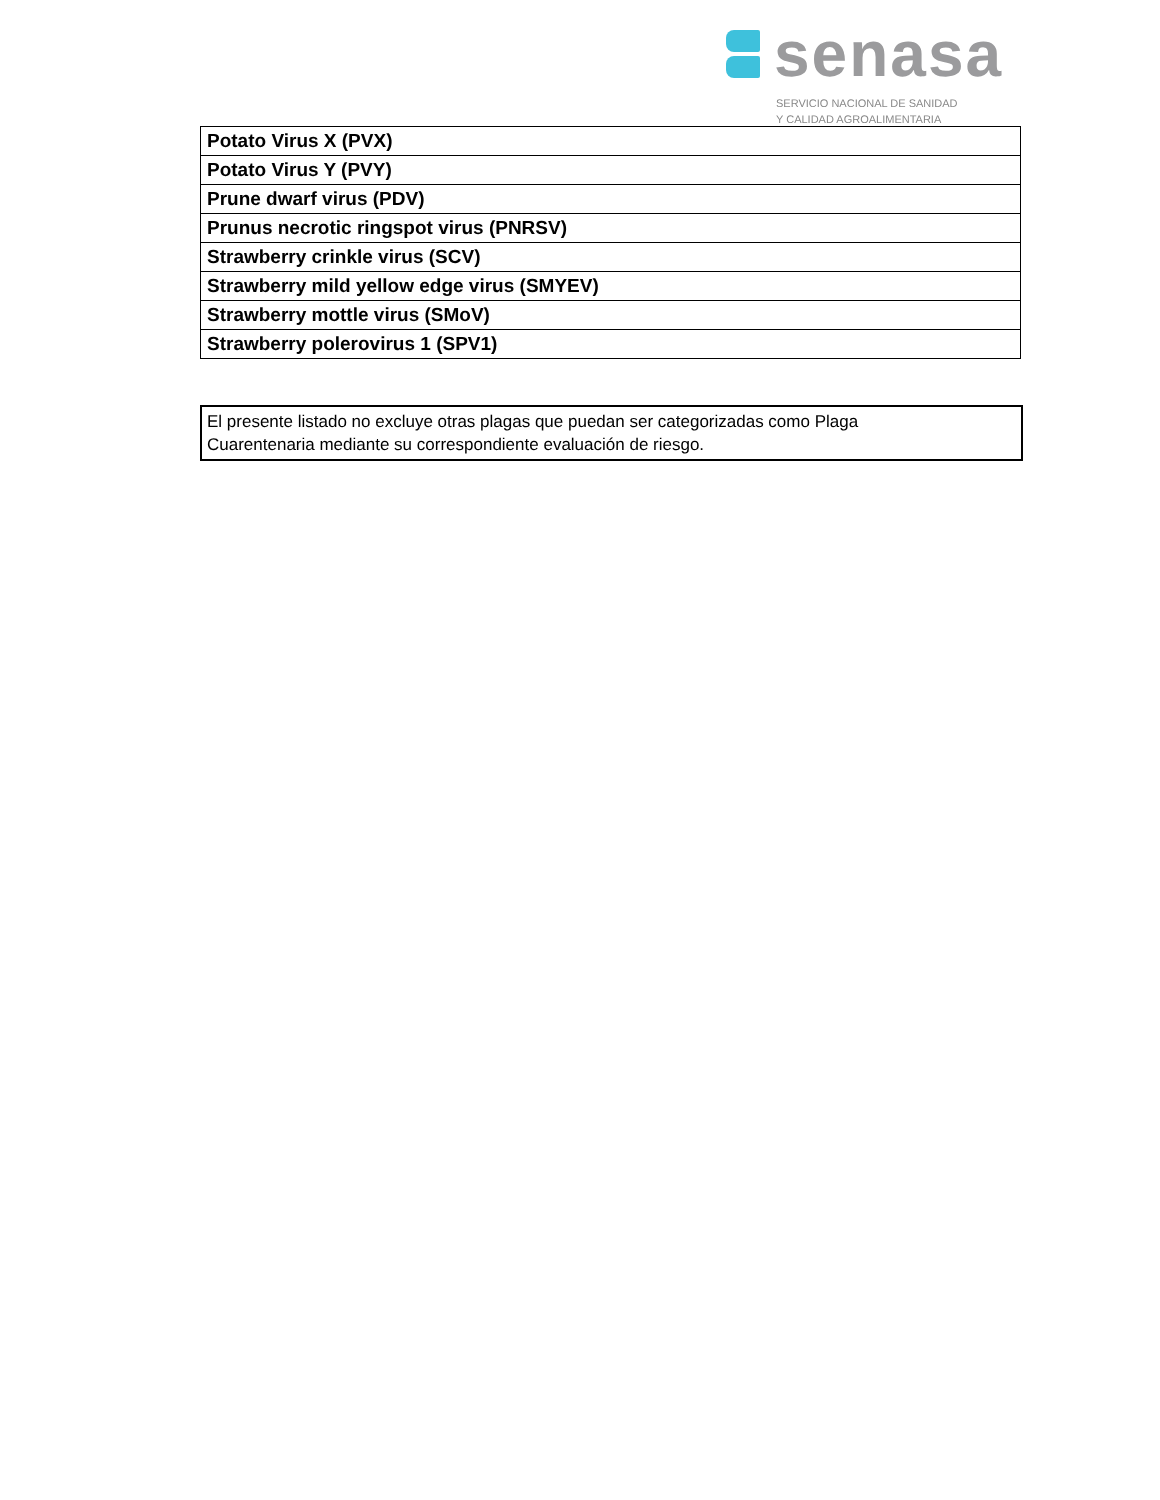senasa
SERVICIO NACIONAL DE SANIDAD
Y CALIDAD AGROALIMENTARIA
| Potato Virus X (PVX) |
| Potato Virus Y (PVY) |
| Prune dwarf virus (PDV) |
| Prunus necrotic ringspot virus (PNRSV) |
| Strawberry crinkle virus (SCV) |
| Strawberry mild yellow edge virus (SMYEV) |
| Strawberry mottle virus (SMoV) |
| Strawberry polerovirus 1 (SPV1) |
El presente listado no excluye otras plagas que puedan ser categorizadas como Plaga
Cuarentenaria mediante su correspondiente evaluación de riesgo.